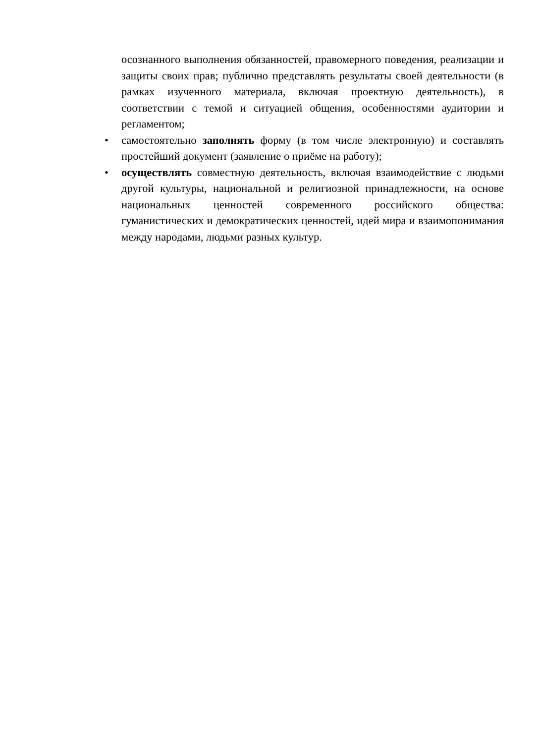осознанного выполнения обязанностей, правомерного поведения, реализации и защиты своих прав; публично представлять результаты своей деятельности (в рамках изученного материала, включая проектную деятельность), в соответствии с темой и ситуацией общения, особенностями аудитории и регламентом;
• самостоятельно заполнять форму (в том числе электронную) и составлять простейший документ (заявление о приёме на работу);
• осуществлять совместную деятельность, включая взаимодействие с людьми другой культуры, национальной и религиозной принадлежности, на основе национальных ценностей современного российского общества: гуманистических и демократических ценностей, идей мира и взаимопонимания между народами, людьми разных культур.